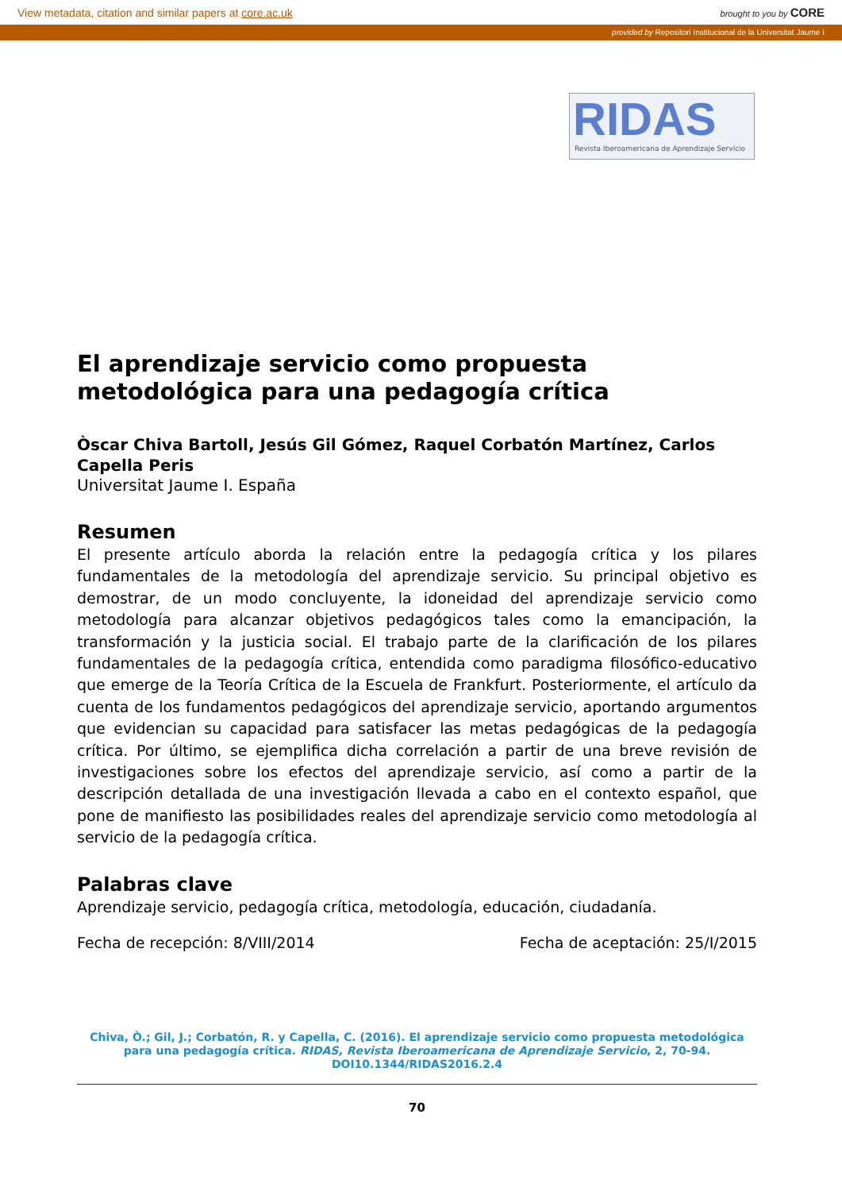View metadata, citation and similar papers at core.ac.uk brought to you by CORE
provided by Repositori Institucional de la Universitat Jaume I
RIDAS
Revista Iberoamericana de Aprendizaje Servicio
El aprendizaje servicio como propuesta metodológica para una pedagogía crítica
Òscar Chiva Bartoll, Jesús Gil Gómez, Raquel Corbatón Martínez, Carlos Capella Peris
Universitat Jaume I. España
Resumen
El presente artículo aborda la relación entre la pedagogía crítica y los pilares fundamentales de la metodología del aprendizaje servicio. Su principal objetivo es demostrar, de un modo concluyente, la idoneidad del aprendizaje servicio como metodología para alcanzar objetivos pedagógicos tales como la emancipación, la transformación y la justicia social. El trabajo parte de la clarificación de los pilares fundamentales de la pedagogía crítica, entendida como paradigma filosófico-educativo que emerge de la Teoría Crítica de la Escuela de Frankfurt. Posteriormente, el artículo da cuenta de los fundamentos pedagógicos del aprendizaje servicio, aportando argumentos que evidencian su capacidad para satisfacer las metas pedagógicas de la pedagogía crítica. Por último, se ejemplifica dicha correlación a partir de una breve revisión de investigaciones sobre los efectos del aprendizaje servicio, así como a partir de la descripción detallada de una investigación llevada a cabo en el contexto español, que pone de manifiesto las posibilidades reales del aprendizaje servicio como metodología al servicio de la pedagogía crítica.
Palabras clave
Aprendizaje servicio, pedagogía crítica, metodología, educación, ciudadanía.
Fecha de recepción: 8/VIII/2014 Fecha de aceptación: 25/I/2015
Chiva, Ò.; Gil, J.; Corbatón, R. y Capella, C. (2016). El aprendizaje servicio como propuesta metodológica para una pedagogía crítica. RIDAS, Revista Iberoamericana de Aprendizaje Servicio, 2, 70-94. DOI10.1344/RIDAS2016.2.4
70